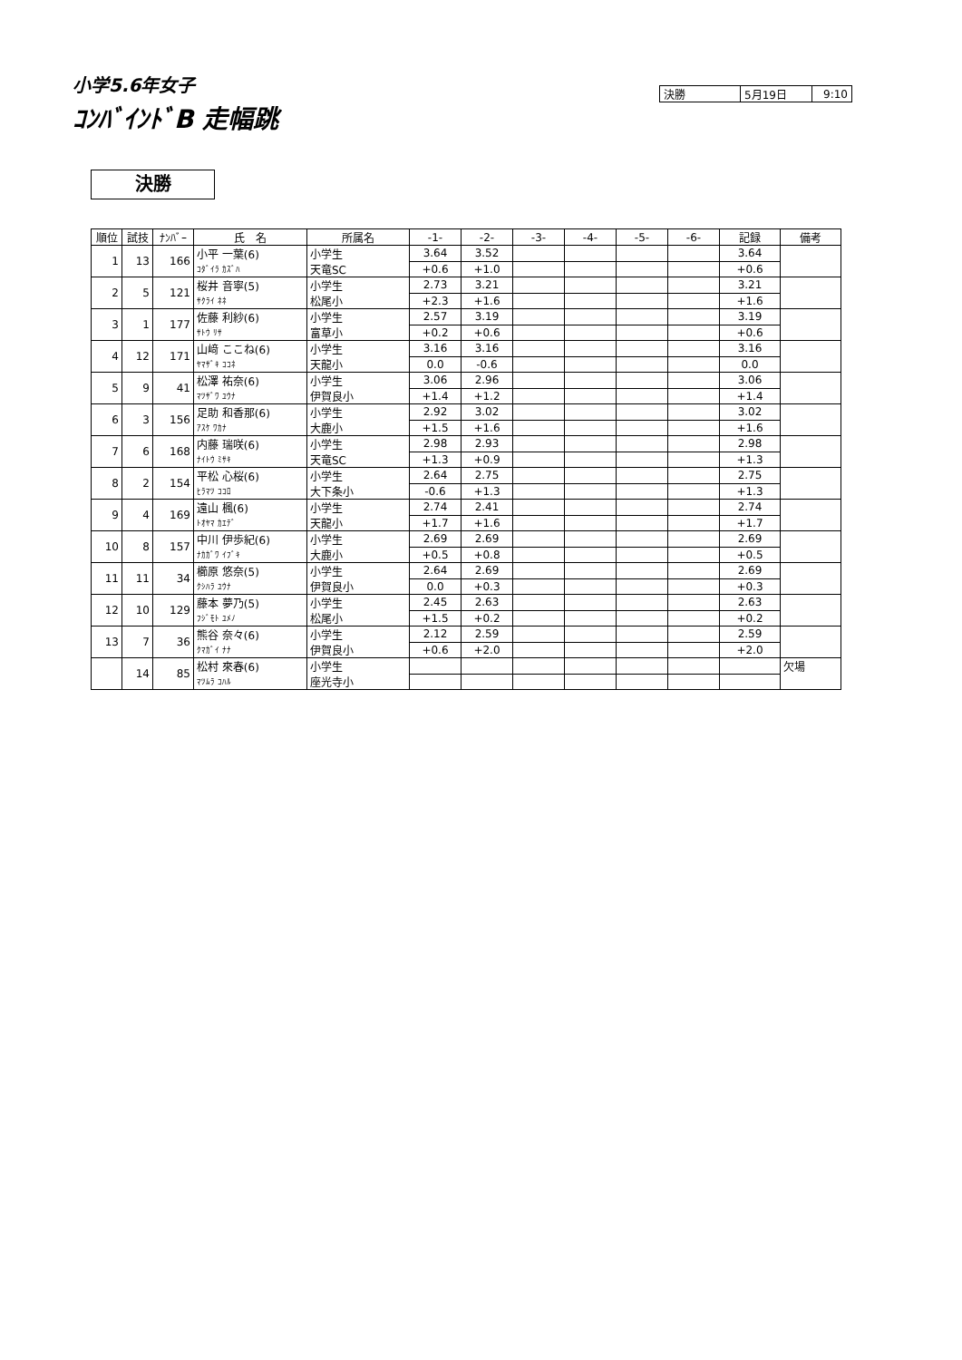小学5.6年女子
ｺﾝﾊﾞｲﾝﾄﾞB 走幅跳
| 決勝 | 5月19日 | 9:10 |
決勝
| 順位 | 試技 | ﾅﾝﾊﾞｰ | 氏 名 | 所属名 | -1- | -2- | -3- | -4- | -5- | -6- | 記録 | 備考 |
| --- | --- | --- | --- | --- | --- | --- | --- | --- | --- | --- | --- | --- |
| 1 | 13 | 166 | 小平 一葉(6) | 小学生 | 3.64 | 3.52 | | | | | 3.64 | |
| | | | ｺﾀﾞｲﾗ ｶｽﾞﾊ | 天竜SC | +0.6 | +1.0 | | | | | +0.6 | |
| 2 | 5 | 121 | 桜井 音寧(5) | 小学生 | 2.73 | 3.21 | | | | | 3.21 | |
| | | | ｻｸﾗｲ ﾈﾈ | 松尾小 | +2.3 | +1.6 | | | | | +1.6 | |
| 3 | 1 | 177 | 佐藤 利紗(6) | 小学生 | 2.57 | 3.19 | | | | | 3.19 | |
| | | | ｻﾄｳ ﾘｻ | 富草小 | +0.2 | +0.6 | | | | | +0.6 | |
| 4 | 12 | 171 | 山﨑 ここね(6) | 小学生 | 3.16 | 3.16 | | | | | 3.16 | |
| | | | ﾔﾏｻﾞｷ ｺｺﾈ | 天龍小 | 0.0 | -0.6 | | | | | 0.0 | |
| 5 | 9 | 41 | 松澤 祐奈(6) | 小学生 | 3.06 | 2.96 | | | | | 3.06 | |
| | | | ﾏﾂｻﾞﾜ ﾕｳﾅ | 伊賀良小 | +1.4 | +1.2 | | | | | +1.4 | |
| 6 | 3 | 156 | 足助 和香那(6) | 小学生 | 2.92 | 3.02 | | | | | 3.02 | |
| | | | ｱｽｹ ﾜｶﾅ | 大鹿小 | +1.5 | +1.6 | | | | | +1.6 | |
| 7 | 6 | 168 | 内藤 瑞咲(6) | 小学生 | 2.98 | 2.93 | | | | | 2.98 | |
| | | | ﾅｲﾄｳ ﾐｻｷ | 天竜SC | +1.3 | +0.9 | | | | | +1.3 | |
| 8 | 2 | 154 | 平松 心桜(6) | 小学生 | 2.64 | 2.75 | | | | | 2.75 | |
| | | | ﾋﾗﾏﾂ ｺｺﾛ | 大下条小 | -0.6 | +1.3 | | | | | +1.3 | |
| 9 | 4 | 169 | 遠山 楓(6) | 小学生 | 2.74 | 2.41 | | | | | 2.74 | |
| | | | ﾄｵﾔﾏ ｶｴﾃﾞ | 天龍小 | +1.7 | +1.6 | | | | | +1.7 | |
| 10 | 8 | 157 | 中川 伊歩紀(6) | 小学生 | 2.69 | 2.69 | | | | | 2.69 | |
| | | | ﾅｶｶﾞﾜ ｲﾌﾞｷ | 大鹿小 | +0.5 | +0.8 | | | | | +0.5 | |
| 11 | 11 | 34 | 櫛原 悠奈(5) | 小学生 | 2.64 | 2.69 | | | | | 2.69 | |
| | | | ｸｼﾊﾗ ﾕｳﾅ | 伊賀良小 | 0.0 | +0.3 | | | | | +0.3 | |
| 12 | 10 | 129 | 藤本 夢乃(5) | 小学生 | 2.45 | 2.63 | | | | | 2.63 | |
| | | | ﾌｼﾞﾓﾄ ﾕﾒﾉ | 松尾小 | +1.5 | +0.2 | | | | | +0.2 | |
| 13 | 7 | 36 | 熊谷 奈々(6) | 小学生 | 2.12 | 2.59 | | | | | 2.59 | |
| | | | ｸﾏｶﾞｲ ﾅﾅ | 伊賀良小 | +0.6 | +2.0 | | | | | +2.0 | |
| | 14 | 85 | 松村 來春(6) | 小学生 | | | | | | | | 欠場 |
| | | | ﾏﾂﾑﾗ ｺﾊﾙ | 座光寺小 | | | | | | | | |